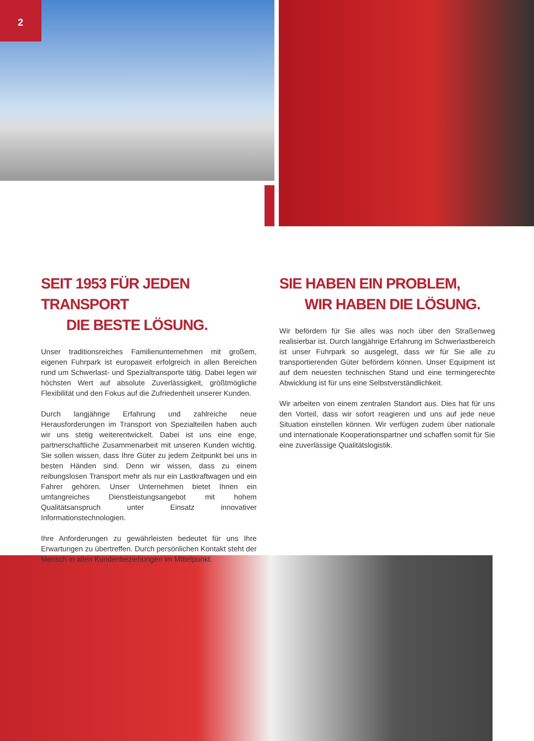2
SEIT 1953 FÜR JEDEN TRANSPORT
DIE BESTE LÖSUNG.
Unser traditionsreiches Familienunternehmen mit großem, eigenen Fuhrpark ist europaweit erfolgreich in allen Bereichen rund um Schwerlast- und Spezialtransporte tätig. Dabei legen wir höchsten Wert auf absolute Zuverlässigkeit, größtmögliche Flexibilität und den Fokus auf die Zufriedenheit unserer Kunden.
Durch langjährige Erfahrung und zahlreiche neue Herausforderungen im Transport von Spezialteilen haben auch wir uns stetig weiterentwickelt. Dabei ist uns eine enge, partnerschaftliche Zusammenarbeit mit unseren Kunden wichtig. Sie sollen wissen, dass Ihre Güter zu jedem Zeitpunkt bei uns in besten Händen sind. Denn wir wissen, dass zu einem reibungslosen Transport mehr als nur ein Lastkraftwagen und ein Fahrer gehören. Unser Unternehmen bietet Ihnen ein umfangreiches Dienstleistungsangebot mit hohem Qualitätsanspruch unter Einsatz innovativer Informationstechnologien.
Ihre Anforderungen zu gewährleisten bedeutet für uns Ihre Erwartungen zu übertreffen. Durch persönlichen Kontakt steht der Mensch in allen Kundenbeziehungen im Mittelpunkt.
SIE HABEN EIN PROBLEM,
WIR HABEN DIE LÖSUNG.
Wir befördern für Sie alles was noch über den Straßenweg realisierbar ist. Durch langjährige Erfahrung im Schwerlastbereich ist unser Fuhrpark so ausgelegt, dass wir für Sie alle zu transportierenden Güter befördern können. Unser Equipment ist auf dem neuesten technischen Stand und eine termingerechte Abwicklung ist für uns eine Selbstverständlichkeit.
Wir arbeiten von einem zentralen Standort aus. Dies hat für uns den Vorteil, dass wir sofort reagieren und uns auf jede neue Situation einstellen können. Wir verfügen zudem über nationale und internationale Kooperationspartner und schaffen somit für Sie eine zuverlässige Qualitätslogistik.